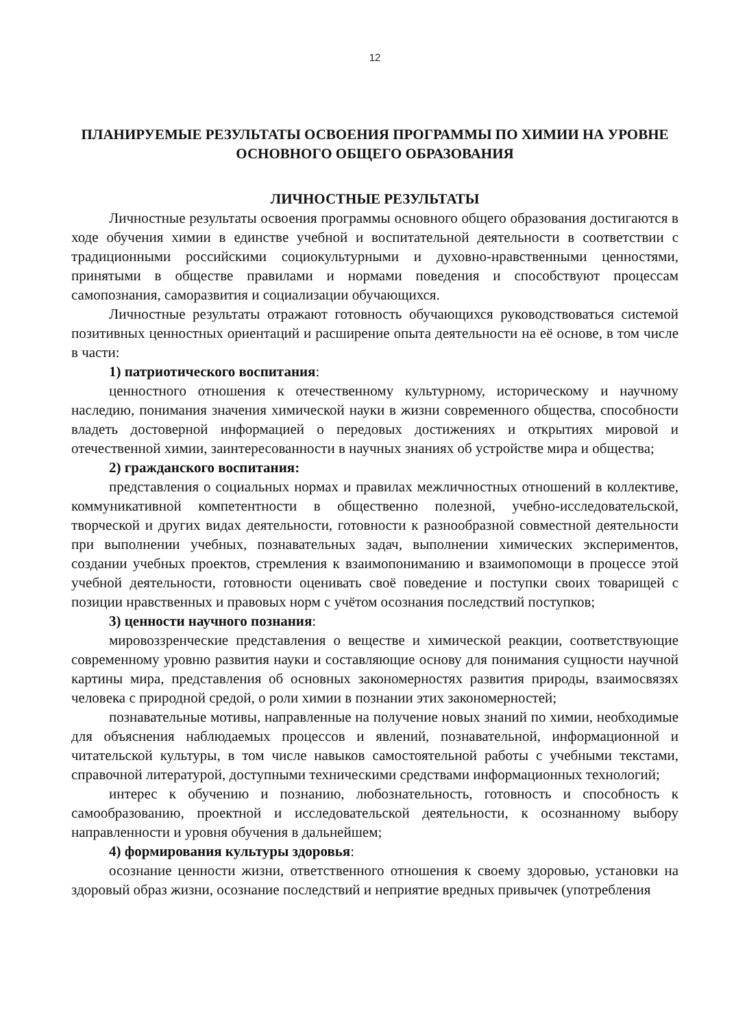12
ПЛАНИРУЕМЫЕ РЕЗУЛЬТАТЫ ОСВОЕНИЯ ПРОГРАММЫ ПО ХИМИИ НА УРОВНЕ ОСНОВНОГО ОБЩЕГО ОБРАЗОВАНИЯ
ЛИЧНОСТНЫЕ РЕЗУЛЬТАТЫ
Личностные результаты освоения программы основного общего образования достигаются в ходе обучения химии в единстве учебной и воспитательной деятельности в соответствии с традиционными российскими социокультурными и духовно-нравственными ценностями, принятыми в обществе правилами и нормами поведения и способствуют процессам самопознания, саморазвития и социализации обучающихся.
Личностные результаты отражают готовность обучающихся руководствоваться системой позитивных ценностных ориентаций и расширение опыта деятельности на её основе, в том числе в части:
1) патриотического воспитания:
ценностного отношения к отечественному культурному, историческому и научному наследию, понимания значения химической науки в жизни современного общества, способности владеть достоверной информацией о передовых достижениях и открытиях мировой и отечественной химии, заинтересованности в научных знаниях об устройстве мира и общества;
2) гражданского воспитания:
представления о социальных нормах и правилах межличностных отношений в коллективе, коммуникативной компетентности в общественно полезной, учебно-исследовательской, творческой и других видах деятельности, готовности к разнообразной совместной деятельности при выполнении учебных, познавательных задач, выполнении химических экспериментов, создании учебных проектов, стремления к взаимопониманию и взаимопомощи в процессе этой учебной деятельности, готовности оценивать своё поведение и поступки своих товарищей с позиции нравственных и правовых норм с учётом осознания последствий поступков;
3) ценности научного познания:
мировоззренческие представления о веществе и химической реакции, соответствующие современному уровню развития науки и составляющие основу для понимания сущности научной картины мира, представления об основных закономерностях развития природы, взаимосвязях человека с природной средой, о роли химии в познании этих закономерностей;
познавательные мотивы, направленные на получение новых знаний по химии, необходимые для объяснения наблюдаемых процессов и явлений, познавательной, информационной и читательской культуры, в том числе навыков самостоятельной работы с учебными текстами, справочной литературой, доступными техническими средствами информационных технологий;
интерес к обучению и познанию, любознательность, готовность и способность к самообразованию, проектной и исследовательской деятельности, к осознанному выбору направленности и уровня обучения в дальнейшем;
4) формирования культуры здоровья:
осознание ценности жизни, ответственного отношения к своему здоровью, установки на здоровый образ жизни, осознание последствий и неприятие вредных привычек (употребления